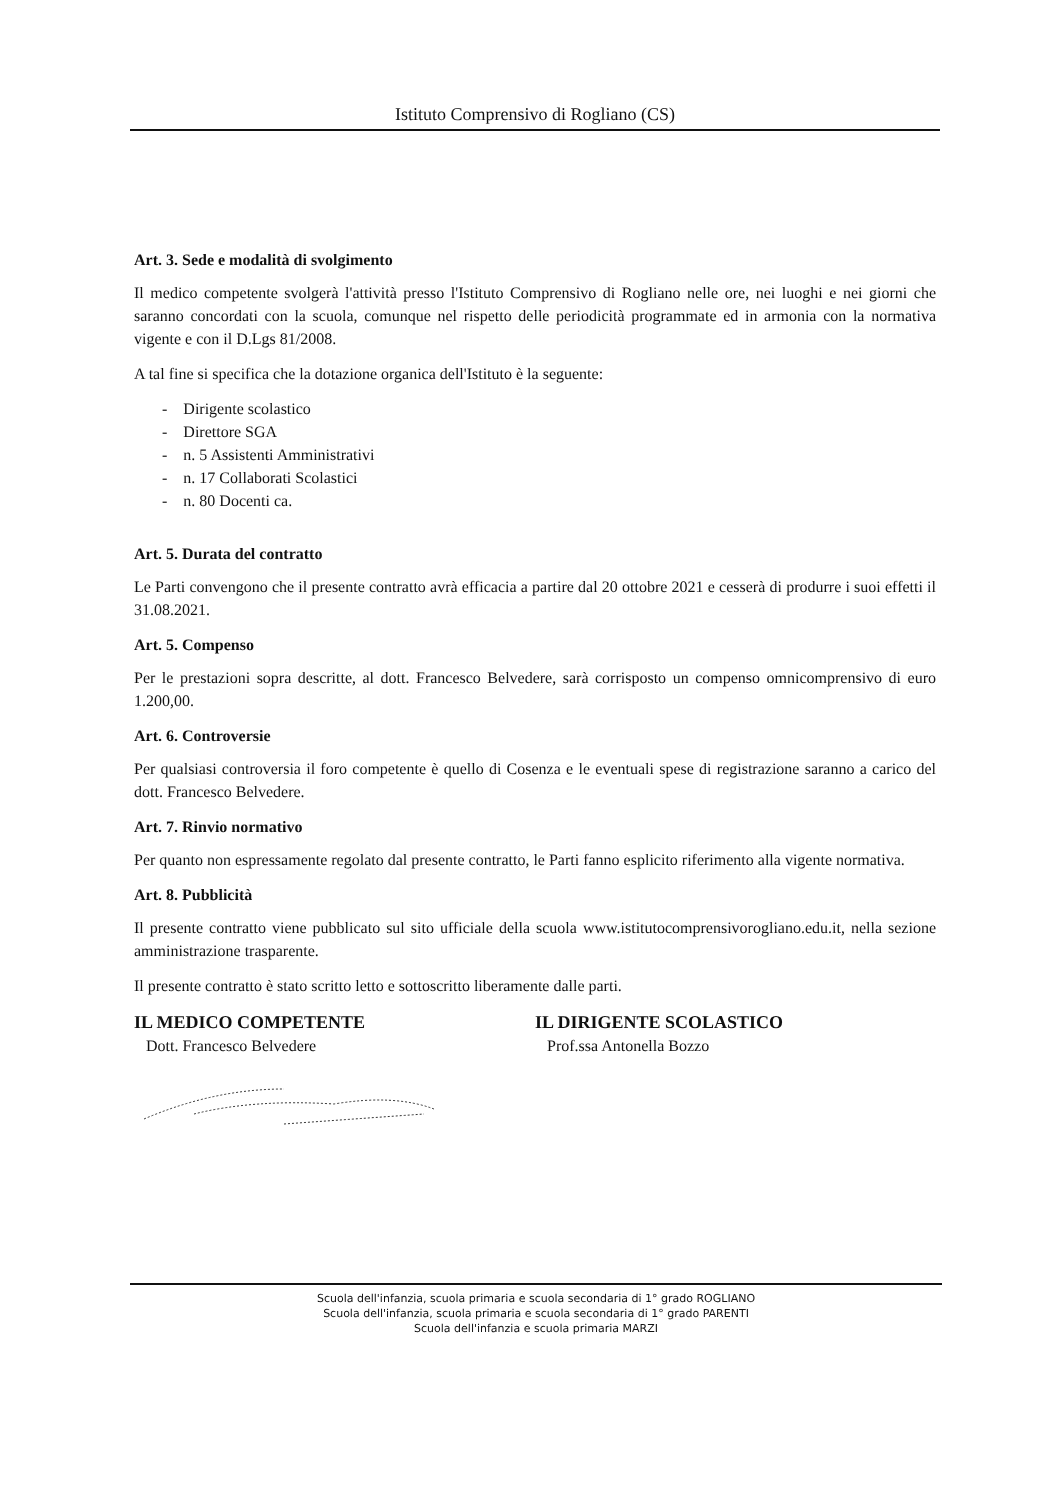Istituto Comprensivo di Rogliano (CS)
Art. 3. Sede e modalità di svolgimento
Il medico competente svolgerà l'attività presso l'Istituto Comprensivo di Rogliano nelle ore, nei luoghi e nei giorni che saranno concordati con la scuola, comunque nel rispetto delle periodicità programmate ed in armonia con la normativa vigente e con il D.Lgs 81/2008.
A tal fine si specifica che la dotazione organica dell'Istituto è la seguente:
- Dirigente scolastico
- Direttore SGA
- n. 5 Assistenti Amministrativi
- n. 17 Collaborati Scolastici
- n. 80 Docenti ca.
Art. 5. Durata del contratto
Le Parti convengono che il presente contratto avrà efficacia a partire dal 20 ottobre 2021 e cesserà di produrre i suoi effetti il 31.08.2021.
Art. 5. Compenso
Per le prestazioni sopra descritte, al dott. Francesco Belvedere, sarà corrisposto un compenso omnicomprensivo di euro 1.200,00.
Art. 6. Controversie
Per qualsiasi controversia il foro competente è quello di Cosenza e le eventuali spese di registrazione saranno a carico del dott. Francesco Belvedere.
Art. 7. Rinvio normativo
Per quanto non espressamente regolato dal presente contratto, le Parti fanno esplicito riferimento alla vigente normativa.
Art. 8. Pubblicità
Il presente contratto viene pubblicato sul sito ufficiale della scuola www.istitutocomprensivorogliano.edu.it, nella sezione amministrazione trasparente.
Il presente contratto è stato scritto letto e sottoscritto liberamente dalle parti.
IL MEDICO COMPETENTE
Dott. Francesco Belvedere
IL DIRIGENTE SCOLASTICO
Prof.ssa Antonella Bozzo
Scuola dell'infanzia, scuola primaria e scuola secondaria di 1° grado ROGLIANO
Scuola dell'infanzia, scuola primaria e scuola secondaria di 1° grado PARENTI
Scuola dell'infanzia e scuola primaria MARZI